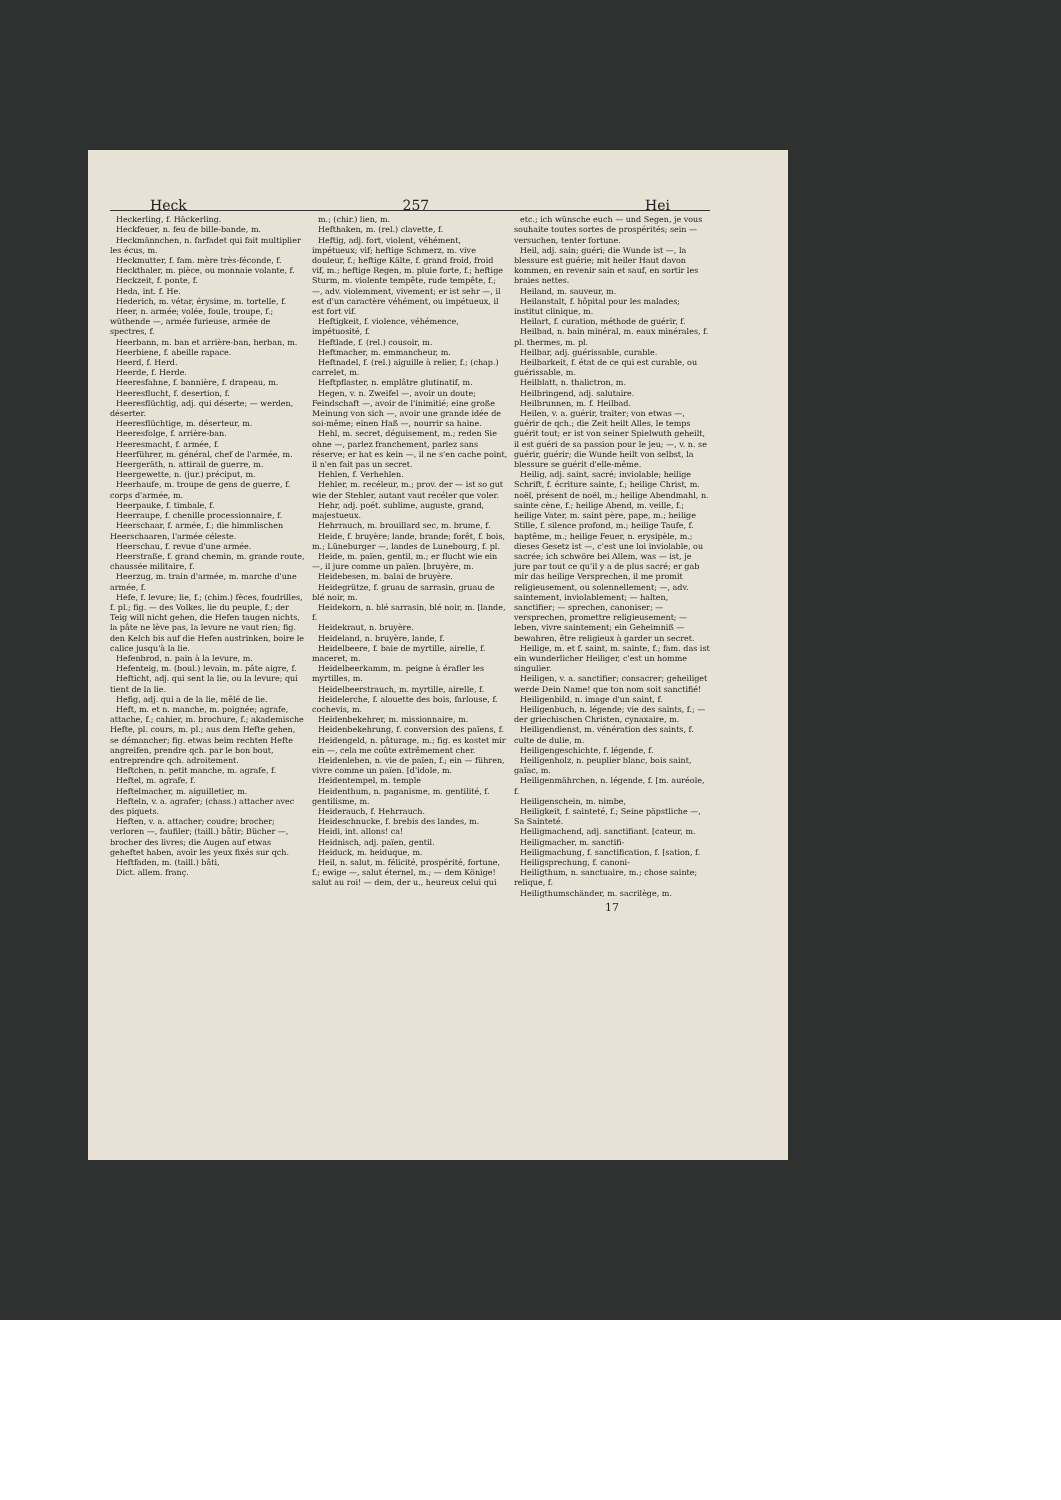Heck 257 Hei
Heckerling, f. Häckerling.
Heckfeuer, n. feu de bille-bande, m.
Heckmännchen, n. farfadet qui fait multiplier les écus, m.
Heckmutter, f. fam. mère très-féconde, f.
Heckthaler, m. pièce, ou monnaie volante, f.
Heckzeit, f. ponte, f.
Heda, int. f. He.
Hederich, m. vétar, érysime, m. tortelle, f.
Heer, n. armée; volée, foule, troupe, f.; wüthende —, armée furieuse, armée de spectres, f.
Heerbann, m. ban et arrière-ban, herban, m.
Heerbiene, f. abeille rapace.
Heerd, f. Herd.
Heerde, f. Herde.
Heeresfahne, f. bannière, f. drapeau, m.
Heeresflucht, f. desertion, f.
Heeresflüchtig, adj. qui déserte; — werden, déserter.
Heeresflüchtige, m. déserteur, m.
Heeresfolge, f. arrière-ban.
Heeresmacht, f. armée, f.
Heerführer, m. général, chef de l'armée, m.
Heergeräth, n. attirail de guerre, m.
Heergewette, n. (jur.) préciput, m.
Heerhaufe, m. troupe de gens de guerre, f. corps d'armée, m.
Heerpauke, f. timbale, f.
Heerraupe, f. chenille processionnaire, f.
Heerschaar, f. armée, f.; die himmlischen Heerschaaren, l'armée céleste.
Heerschau, f. revue d'une armée.
Heerstraße, f. grand chemin, m. grande route, chaussée militaire, f.
Heerzug, m. train d'armée, m. marche d'une armée, f.
Hefe, f. levure; lie, f.; (chim.) fèces, foudrilles, f. pl.; fig. — des Volkes, lie du peuple, f.; der Teig will nicht gehen, die Hefen taugen nichts, la pâte ne lève pas, la levure ne vaut rien; fig. den Kelch bis auf die Hefen austrinken, boire le calice jusqu'à la lie.
Hefenbrod, n. pain à la levure, m.
Hefenteig, m. (boul.) levain, m. pâte aigre, f.
Hefticht, adj. qui sent la lie, ou la levure; qui tient de la lie.
Hefig, adj. qui a de la lie, mêlé de lie.
Heft, m. et n. manche, m. poignée; agrafe, attache, f.; cahier, m. brochure, f.; akademische Hefte, pl. cours, m. pl.; aus dem Hefte gehen, se démancher; fig. etwas beim rechten Hefte angreifen, prendre qch. par le bon bout, entreprendre qch. adroitement.
Heftchen, n. petit manche, m. agrafe, f.
Heftel, m. agrafe, f.
Heftelmacher, m. aiguilletier, m.
Hefteln, v. a. agrafer; (chass.) attacher avec des piquets.
Heften, v. a. attacher; coudre; brocher; verloren —, faufiler; (taill.) bâtir; Bücher —, brocher des livres; die Augen auf etwas geheftet haben, avoir les yeux fixés sur qch.
Heftfaden, m. (taill.) bâti,
Dict. allem. franç.
m.; (chir.) lien, m.
Hefthaken, m. (rel.) clavette, f.
Heftig, adj. fort, violent, véhément, impétueux; vif; heftige Schmerz, m. vive douleur, f.; heftige Kälte, f. grand froid, froid vif, m.; heftige Regen, m. pluie forte, f.; heftige Sturm, m. violente tempête, rude tempête, f.; —, adv. violemment, vivement; er ist sehr —, il est d'un caractère véhément, ou impétueux, il est fort vif.
Heftigkeit, f. violence, véhémence, impétuosité, f.
Heftlade, f. (rel.) cousoir, m.
Heftmacher, m. emmancheur, m.
Heftnadel, f. (rel.) aiguille à relier, f.; (chap.) carrelet, m.
Heftpflaster, n. emplâtre glutinatif, m.
Hegen, v. n. Zweifel —, avoir un doute; Feindschaft —, avoir de l'inimitié; eine große Meinung von sich —, avoir une grande idée de soi-même; einen Haß —, nourrir sa haine.
Hehl, m. secret, déguisement, m.; reden Sie ohne —, parlez franchement, parlez sans réserve; er hat es kein —, il ne s'en cache point, il n'en fait pas un secret.
Hehlen, f. Verhehlen.
Hehler, m. recéleur, m.; prov. der — ist so gut wie der Stehler, autant vaut recéler que voler.
Hehr, adj. poét. sublime, auguste, grand, majestueux.
Hehrrauch, m. brouillard sec, m. brume, f.
Heide, f. bruyère; lande, brande; forêt, f. bois, m.; Lüneburger —, landes de Lunebourg, f. pl.
Heide, m. païen, gentil, m.; er flucht wie ein —, il jure comme un païen. [bruyère, m.
Heidebesen, m. balai de bruyère.
Heidegrütze, f. gruau de sarrasin, gruau de blé noir, m.
Heidekorn, n. blé sarrasin, blé noir, m. [lande, f.
Heidekraut, n. bruyère.
Heideland, n. bruyère, lande, f.
Heidelbeere, f. baie de myrtille, airelle, f. maceret, m.
Heidelbeerkamm, m. peigne à érafler les myrtilles, m.
Heidelbeerstrauch, m. myrtille, airelle, f.
Heidelerche, f. alouette des bois, farlouse, f. cochevis, m.
Heidenbekehrer, m. missionnaire, m.
Heidenbekehrung, f. conversion des païens, f.
Heidengeld, n. pâturage, m.; fig. es kostet mir ein —, cela me coûte extrêmement cher.
Heidenleben, n. vie de païen, f.; ein — führen, vivre comme un païen. [d'idole, m.
Heidentempel, m. temple
Heidenthum, n. paganisme, m. gentilité, f. gentilisme, m.
Heiderauch, f. Hehrrauch.
Heideschnucke, f. brebis des landes, m.
Heidi, int. allons! ca!
Heidnisch, adj. païen, gentil.
Heiduck, m. heiduque, m.
Heil, n. salut, m. félicité, prospérité, fortune, f.; ewige —, salut éternel, m.; — dem Könige! salut au roi! — dem, der u., heureux celui qui
etc.; ich wünsche euch — und Segen, je vous souhaite toutes sortes de prospérités; sein — versuchen, tenter fortune.
Heil, adj. sain; guéri; die Wunde ist —, la blessure est guérie; mit heiler Haut davon kommen, en revenir sain et sauf, en sortir les braies nettes.
Heiland, m. sauveur, m.
Heilanstalt, f. hôpital pour les malades; institut clinique, m.
Heilart, f. curation, méthode de guérir, f.
Heilbad, n. bain minéral, m. eaux minérales, f. pl. thermes, m. pl.
Heilbar, adj. guérissable, curable.
Heilbarkeit, f. état de ce qui est curable, ou guérissable, m.
Heilblatt, n. thalictron, m.
Heilbringend, adj. salutaire.
Heilbrunnen, m. f. Heilbad.
Heilen, v. a. guérir, traiter; von etwas —, guérir de qch.; die Zeit heilt Alles, le temps guérit tout; er ist von seiner Spielwuth geheilt, il est guéri de sa passion pour le jeu; —, v. n. se guérir, guérir; die Wunde heilt von selbst, la blessure se guérit d'elle-même.
Heilig, adj. saint, sacré; inviolable; heilige Schrift, f. écriture sainte, f.; heilige Christ, m. noël, présent de noël, m.; heilige Abendmahl, n. sainte cène, f.; heilige Abend, m. veille, f.; heilige Vater, m. saint père, pape, m.; heilige Stille, f. silence profond, m.; heilige Taufe, f. baptême, m.; heilige Feuer, n. erysipèle, m.; dieses Gesetz ist —, c'est une loi inviolable, ou sacrée; ich schwöre bei Allem, was — ist, je jure par tout ce qu'il y a de plus sacré; er gab mir das heilige Versprechen, il me promit religieusement, ou solennellement; —, adv. saintement, inviolablement; — halten, sanctifier; — sprechen, canoniser; — versprechen, promettre religieusement; — leben, vivre saintement; ein Geheimniß — bewahren, être religieux à garder un secret.
Heilige, m. et f. saint, m. sainte, f.; fam. das ist ein wunderlicher Heiliger, c'est un homme singulier.
Heiligen, v. a. sanctifier; consacrer; geheiliget werde Dein Name! que ton nom soit sanctifié!
Heiligenbild, n. image d'un saint, f.
Heiligenbuch, n. légende; vie des saints, f.; — der griechischen Christen, cynaxaire, m.
Heiligendienst, m. vénération des saints, f. culte de dulie, m.
Heiligengeschichte, f. légende, f.
Heiligenholz, n. peuplier blanc, bois saint, gaïac, m.
Heiligenmährchen, n. légende, f. [m. auréole, f.
Heiligenschein, m. nimbe,
Heiligkeit, f. sainteté, f.; Seine päpstliche —, Sa Sainteté.
Heiligmachend, adj. sanctifiant. [cateur, m.
Heiligmacher, m. sanctifi-
Heiligmachung, f. sanctification, f. [sation, f.
Heiligsprechung, f. canoni-
Heiligthum, n. sanctuaire, m.; chose sainte; relique, f.
Heiligthumschänder, m. sacrilège, m.
17